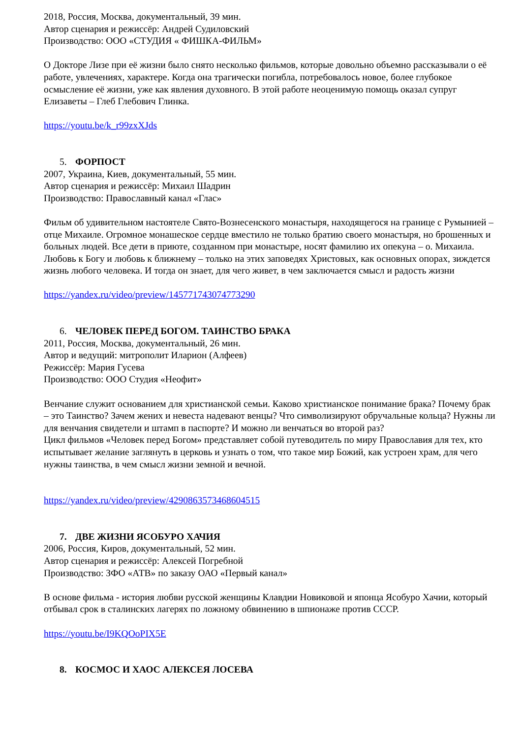2018, Россия, Москва, документальный, 39 мин.
Автор сценария и режиссёр: Андрей Судиловский
Производство: ООО «СТУДИЯ « ФИШКА-ФИЛЬМ»
О Докторе Лизе при её жизни было снято несколько фильмов, которые довольно объемно рассказывали о её работе, увлечениях, характере. Когда она трагически погибла, потребовалось новое, более глубокое осмысление её жизни, уже как явления духовного. В этой работе неоценимую помощь оказал супруг Елизаветы – Глеб Глебович Глинка.
https://youtu.be/k_r99zxXJds
5. ФОРПОСТ
2007, Украина, Киев, документальный, 55 мин.
Автор сценария и режиссёр: Михаил Шадрин
Производство: Православный канал «Глас»
Фильм об удивительном настоятеле Свято-Вознесенского монастыря, находящегося на границе с Румынией – отце Михаиле. Огромное монашеское сердце вместило не только братию своего монастыря, но брошенных и больных людей. Все дети в приюте, созданном при монастыре, носят фамилию их опекуна – о. Михаила. Любовь к Богу и любовь к ближнему – только на этих заповедях Христовых, как основных опорах, зиждется жизнь любого человека. И тогда он знает, для чего живет, в чем заключается смысл и радость жизни
https://yandex.ru/video/preview/1457717430747732​90
6. ЧЕЛОВЕК ПЕРЕД БОГОМ. ТАИНСТВО БРАКА
2011, Россия, Москва, документальный, 26 мин.
Автор и ведущий: митрополит Иларион (Алфеев)
Режиссёр: Мария Гусева
Производство: ООО Студия «Неофит»
Венчание служит основанием для христианской семьи. Каково христианское понимание брака? Почему брак – это Таинство? Зачем жених и невеста надевают венцы? Что символизируют обручальные кольца? Нужны ли для венчания свидетели и штамп в паспорте? И можно ли венчаться во второй раз?
Цикл фильмов «Человек перед Богом» представляет собой путеводитель по миру Православия для тех, кто испытывает желание заглянуть в церковь и узнать о том, что такое мир Божий, как устроен храм, для чего нужны таинства, в чем смысл жизни земной и вечной.
https://yandex.ru/video/preview/4290863573468604515
7. ДВЕ ЖИЗНИ ЯСОБУРО ХАЧИЯ
2006, Россия, Киров, документальный, 52 мин.
Автор сценария и режиссёр: Алексей Погребной
Производство: ЗФО «АТВ» по заказу ОАО «Первый канал»
В основе фильма - история любви русской женщины Клавдии Новиковой и японца Ясобуро Хачии, который отбывал срок в сталинских лагерях по ложному обвинению в шпионаже против СССР.
https://youtu.be/I9KQOoPIX5E
8. КОСМОС И ХАОС АЛЕКСЕЯ ЛОСЕВА